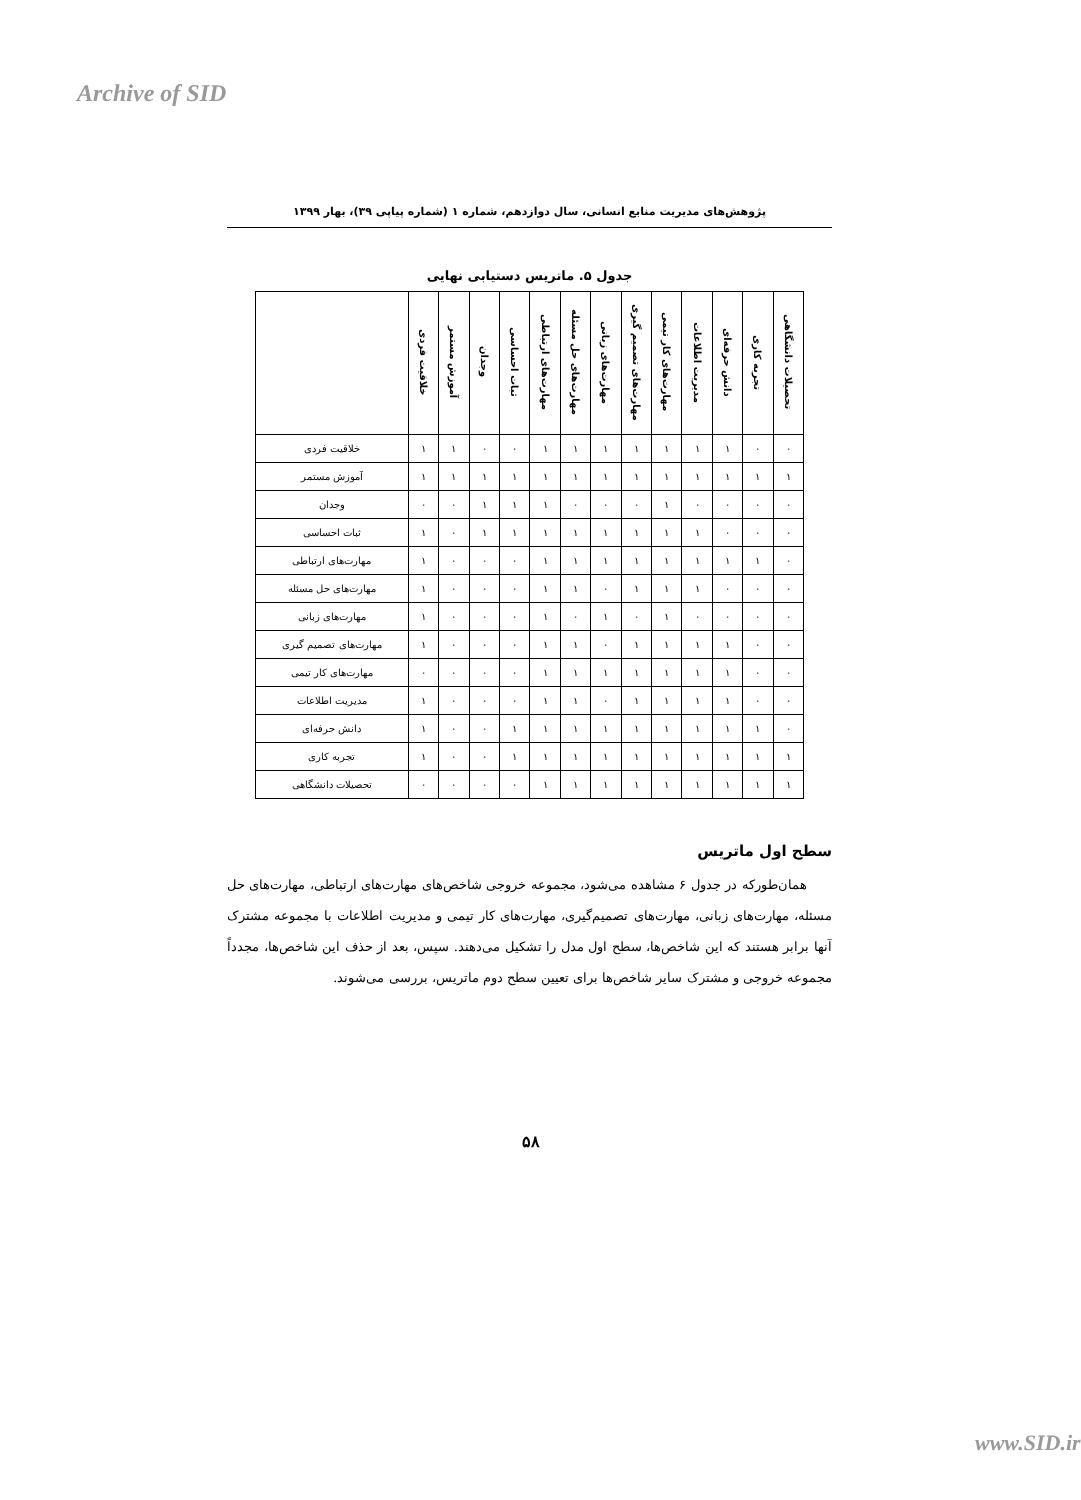Archive of SID
پژوهش‌های مدیریت منابع انسانی، سال دوازدهم، شماره ۱ (شماره پیاپی ۳۹)، بهار ۱۳۹۹
جدول ۵. ماتریس دستیابی نهایی
| تحصیلات دانشگاهی | تجربه کاری | دانش حرفه‌ای | مدیریت اطلاعات | مهارت‌های کار تیمی | مهارت‌های تصمیم گیری | مهارت‌های زبانی | مهارت‌های حل مسئله | مهارت‌های ارتباطی | ثبات احساسی | وجدان | آموزش مستمر | خلاقیت فردی | |
| --- | --- | --- | --- | --- | --- | --- | --- | --- | --- | --- | --- | --- | --- |
| ۰ | ۰ | ۱ | ۱ | ۱ | ۱ | ۱ | ۱ | ۱ | ۰ | ۰ | ۱ | ۱ | خلاقیت فردی |
| ۱ | ۱ | ۱ | ۱ | ۱ | ۱ | ۱ | ۱ | ۱ | ۱ | ۱ | ۱ | ۱ | آموزش مستمر |
| ۰ | ۰ | ۰ | ۰ | ۱ | ۰ | ۰ | ۰ | ۱ | ۱ | ۱ | ۰ | ۰ | وجدان |
| ۰ | ۰ | ۰ | ۱ | ۱ | ۱ | ۱ | ۱ | ۱ | ۱ | ۱ | ۰ | ۱ | ثبات احساسی |
| ۰ | ۱ | ۱ | ۱ | ۱ | ۱ | ۱ | ۱ | ۱ | ۰ | ۰ | ۰ | ۱ | مهارت‌های ارتباطی |
| ۰ | ۰ | ۰ | ۱ | ۱ | ۱ | ۰ | ۱ | ۱ | ۰ | ۰ | ۰ | ۱ | مهارت‌های حل مسئله |
| ۰ | ۰ | ۰ | ۰ | ۱ | ۰ | ۱ | ۰ | ۱ | ۰ | ۰ | ۰ | ۱ | مهارت‌های زبانی |
| ۰ | ۰ | ۱ | ۱ | ۱ | ۱ | ۰ | ۱ | ۱ | ۰ | ۰ | ۰ | ۱ | مهارت‌های تصمیم گیری |
| ۰ | ۰ | ۱ | ۱ | ۱ | ۱ | ۱ | ۱ | ۱ | ۰ | ۰ | ۰ | ۰ | مهارت‌های کار تیمی |
| ۰ | ۰ | ۱ | ۱ | ۱ | ۱ | ۰ | ۱ | ۱ | ۰ | ۰ | ۰ | ۱ | مدیریت اطلاعات |
| ۰ | ۱ | ۱ | ۱ | ۱ | ۱ | ۱ | ۱ | ۱ | ۱ | ۰ | ۰ | ۱ | دانش حرفه‌ای |
| ۱ | ۱ | ۱ | ۱ | ۱ | ۱ | ۱ | ۱ | ۱ | ۱ | ۰ | ۰ | ۱ | تجربه کاری |
| ۱ | ۱ | ۱ | ۱ | ۱ | ۱ | ۱ | ۱ | ۱ | ۰ | ۰ | ۰ | ۰ | تحصیلات دانشگاهی |
سطح اول ماتریس
همان‌طورکه در جدول ۶ مشاهده می‌شود، مجموعه خروجی شاخص‌های مهارت‌های ارتباطی، مهارت‌های حل مسئله، مهارت‌های زبانی، مهارت‌های تصمیم‌گیری، مهارت‌های کار تیمی و مدیریت اطلاعات با مجموعه مشترک آنها برابر هستند که این شاخص‌ها، سطح اول مدل را تشکیل می‌دهند. سپس، بعد از حذف این شاخص‌ها، مجدداً مجموعه خروجی و مشترک سایر شاخص‌ها برای تعیین سطح دوم ماتریس، بررسی می‌شوند.
۵۸
www.SID.ir